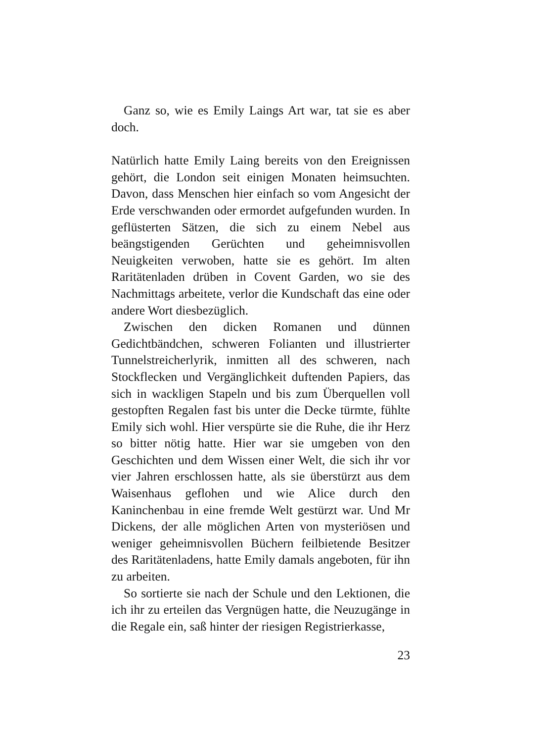Ganz so, wie es Emily Laings Art war, tat sie es aber doch.
Natürlich hatte Emily Laing bereits von den Ereignissen gehört, die London seit einigen Monaten heimsuchten. Davon, dass Menschen hier einfach so vom Angesicht der Erde verschwanden oder ermordet aufgefunden wurden. In geflüsterten Sätzen, die sich zu einem Nebel aus beängstigenden Gerüchten und geheimnisvollen Neuigkeiten verwoben, hatte sie es gehört. Im alten Raritätenladen drüben in Covent Garden, wo sie des Nachmittags arbeitete, verlor die Kundschaft das eine oder andere Wort diesbezüglich.
Zwischen den dicken Romanen und dünnen Gedichtbändchen, schweren Folianten und illustrierter Tunnelstreicherlyrik, inmitten all des schweren, nach Stockflecken und Vergänglichkeit duftenden Papiers, das sich in wackligen Stapeln und bis zum Überquellen voll gestopften Regalen fast bis unter die Decke türmte, fühlte Emily sich wohl. Hier verspürte sie die Ruhe, die ihr Herz so bitter nötig hatte. Hier war sie umgeben von den Geschichten und dem Wissen einer Welt, die sich ihr vor vier Jahren erschlossen hatte, als sie überstürzt aus dem Waisenhaus geflohen und wie Alice durch den Kaninchenbau in eine fremde Welt gestürzt war. Und Mr Dickens, der alle möglichen Arten von mysteriösen und weniger geheimnisvollen Büchern feilbietende Besitzer des Raritätenladens, hatte Emily damals angeboten, für ihn zu arbeiten.
So sortierte sie nach der Schule und den Lektionen, die ich ihr zu erteilen das Vergnügen hatte, die Neuzugänge in die Regale ein, saß hinter der riesigen Registrierkasse,
23